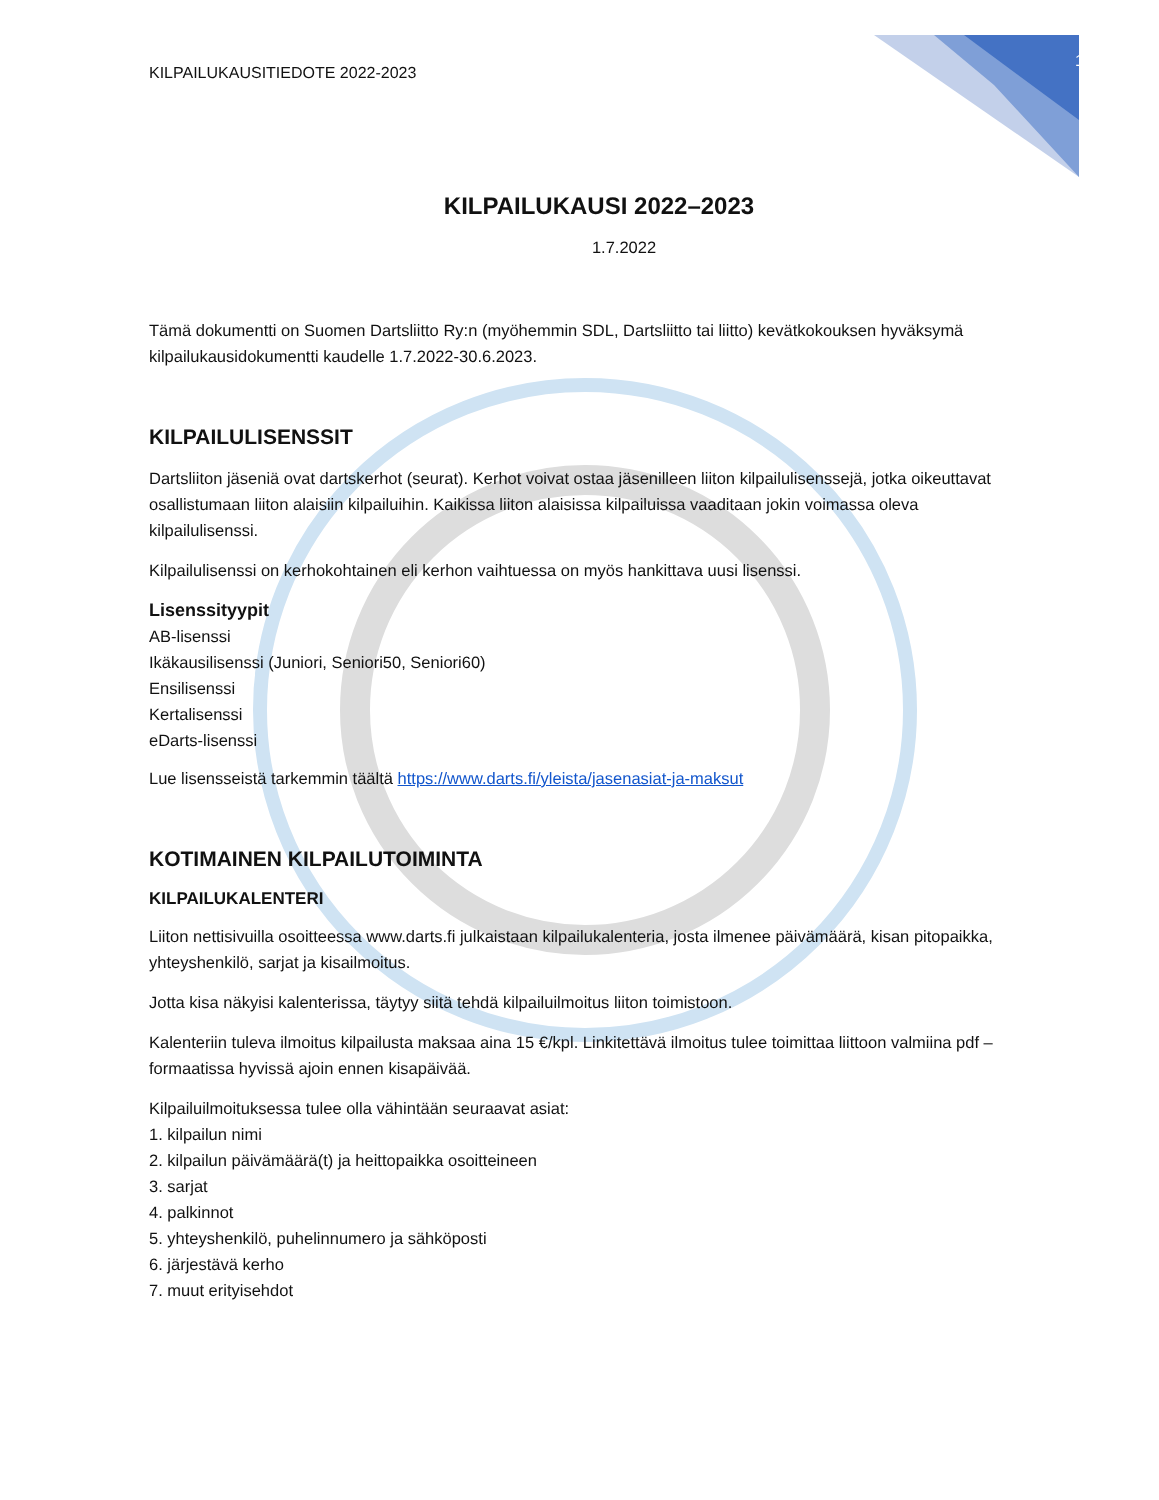KILPAILUKAUSITIEDOTE 2022-2023 1
KILPAILUKAUSI 2022–2023
1.7.2022
Tämä dokumentti on Suomen Dartsliitto Ry:n (myöhemmin SDL, Dartsliitto tai liitto) kevätkokouksen hyväksymä kilpailukausidokumentti kaudelle 1.7.2022-30.6.2023.
KILPAILULISENSSIT
Dartsliiton jäseniä ovat dartskerhot (seurat). Kerhot voivat ostaa jäsenilleen liiton kilpailulisenssejä, jotka oikeuttavat osallistumaan liiton alaisiin kilpailuihin. Kaikissa liiton alaisissa kilpailuissa vaaditaan jokin voimassa oleva kilpailulisenssi.
Kilpailulisenssi on kerhokohtainen eli kerhon vaihtuessa on myös hankittava uusi lisenssi.
Lisenssityypit
AB-lisenssi
Ikäkausilisenssi (Juniori, Seniori50, Seniori60)
Ensilisenssi
Kertalisenssi
eDarts-lisenssi
Lue lisensseistä tarkemmin täältä https://www.darts.fi/yleista/jasenasiat-ja-maksut
KOTIMAINEN KILPAILUTOIMINTA
KILPAILUKALENTERI
Liiton nettisivuilla osoitteessa www.darts.fi julkaistaan kilpailukalenteria, josta ilmenee päivämäärä, kisan pitopaikka, yhteyshenkilö, sarjat ja kisailmoitus.
Jotta kisa näkyisi kalenterissa, täytyy siitä tehdä kilpailuilmoitus liiton toimistoon.
Kalenteriin tuleva ilmoitus kilpailusta maksaa aina 15 €/kpl. Linkitettävä ilmoitus tulee toimittaa liittoon valmiina pdf – formaatissa hyvissä ajoin ennen kisapäivää.
Kilpailuilmoituksessa tulee olla vähintään seuraavat asiat:
1. kilpailun nimi
2. kilpailun päivämäärä(t) ja heittopaikka osoitteineen
3. sarjat
4. palkinnot
5. yhteyshenkilö, puhelinnumero ja sähköposti
6. järjestävä kerho
7. muut erityisehdot